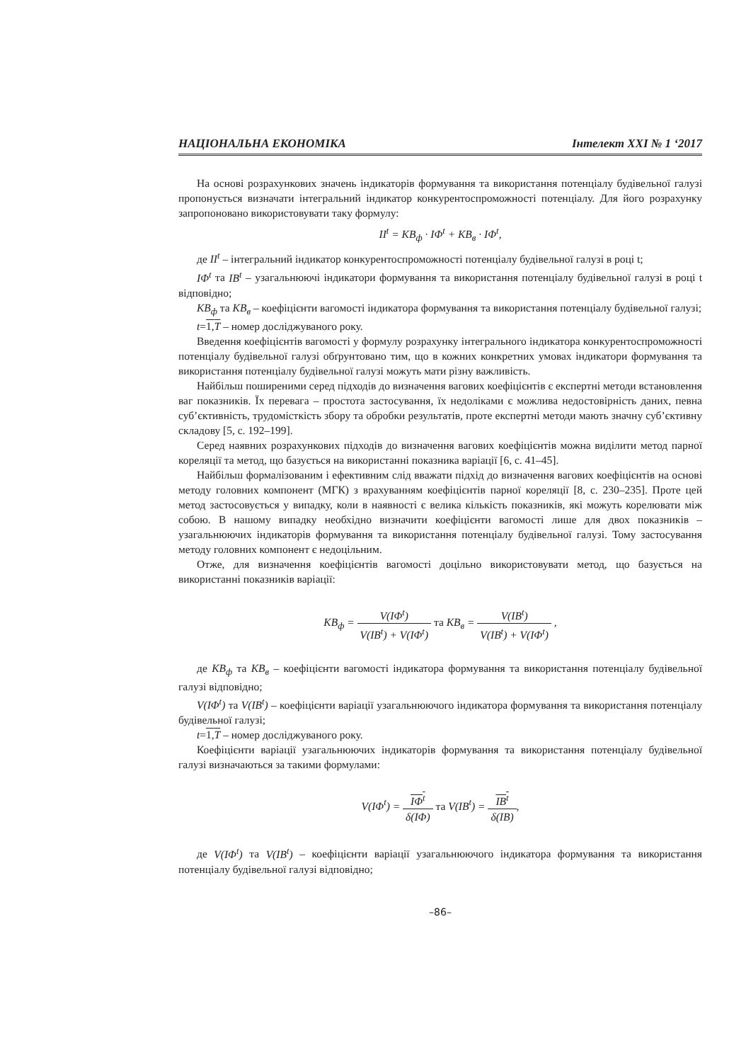НАЦІОНАЛЬНА ЕКОНОМІКА Інтелект XXI № 1 ‘2017
На основі розрахункових значень індикаторів формування та використання потенціалу будівельної галузі пропонується визначати інтегральний індикатор конкурентоспроможності потенціалу. Для його розрахунку запропоновано використовувати таку формулу:
II<sup>t</sup> = KB<sub>ф</sub> · IΦ<sup>t</sup> + KB<sub>в</sub> · IΦ<sup>t</sup>,
де II<sup>t</sup> – інтегральний індикатор конкурентоспроможності потенціалу будівельної галузі в році t;
IΦ<sup>t</sup> та IB<sup>t</sup> – узагальнюючі індикатори формування та використання потенціалу будівельної галузі в році t відповідно;
KB<sub>ф</sub> та KB<sub>в</sub> – коефіцієнти вагомості індикатора формування та використання потенціалу будівельної галузі;
t=1,T – номер досліджуваного року.
Введення коефіцієнтів вагомості у формулу розрахунку інтегрального індикатора конкурентоспроможності потенціалу будівельної галузі обґрунтовано тим, що в кожних конкретних умовах індикатори формування та використання потенціалу будівельної галузі можуть мати різну важливість.
Найбільш поширеними серед підходів до визначення вагових коефіцієнтів є експертні методи встановлення ваг показників. Їх перевага – простота застосування, їх недоліками є можлива недостовірність даних, певна суб’єктивність, трудомісткість збору та обробки результатів, проте експертні методи мають значну суб’єктивну складову [5, с. 192–199].
Серед наявних розрахункових підходів до визначення вагових коефіцієнтів можна виділити метод парної кореляції та метод, що базується на використанні показника варіації [6, с. 41–45].
Найбільш формалізованим і ефективним слід вважати підхід до визначення вагових коефіцієнтів на основі методу головних компонент (МГК) з врахуванням коефіцієнтів парної кореляції [8, с. 230–235]. Проте цей метод застосовується у випадку, коли в наявності є велика кількість показників, які можуть корелювати між собою. В нашому випадку необхідно визначити коефіцієнти вагомості лише для двох показників – узагальнюючих індикаторів формування та використання потенціалу будівельної галузі. Тому застосування методу головних компонент є недоцільним.
Отже, для визначення коефіцієнтів вагомості доцільно використовувати метод, що базується на використанні показників варіації:
KB<sub>ф</sub> = V(IΦ<sup>t</sup>) V(IB<sup>t</sup>) + V(IΦ<sup>t</sup>) та KB<sub>в</sub> = V(IB<sup>t</sup>) V(IB<sup>t</sup>) + V(IΦ<sup>t</sup>) ,
де KB<sub>ф</sub> та KB<sub>в</sub> – коефіцієнти вагомості індикатора формування та використання потенціалу будівельної галузі відповідно;
V(IΦ<sup>t</sup>) та V(IB<sup>t</sup>) – коефіцієнти варіації узагальнюючого індикатора формування та використання потенціалу будівельної галузі;
t=1,T – номер досліджуваного року.
Коефіцієнти варіації узагальнюючих індикаторів формування та використання потенціалу будівельної галузі визначаються за такими формулами:
V(IΦ<sup>t</sup>) = IΦ<sup>t</sup> δ(IΦ) та V(IB<sup>t</sup>) = IB<sup>t</sup> δ(IB),
де V(IΦ<sup>t</sup>) та V(IB<sup>t</sup>) – коефіцієнти варіації узагальнюючого індикатора формування та використання потенціалу будівельної галузі відповідно;
–86–